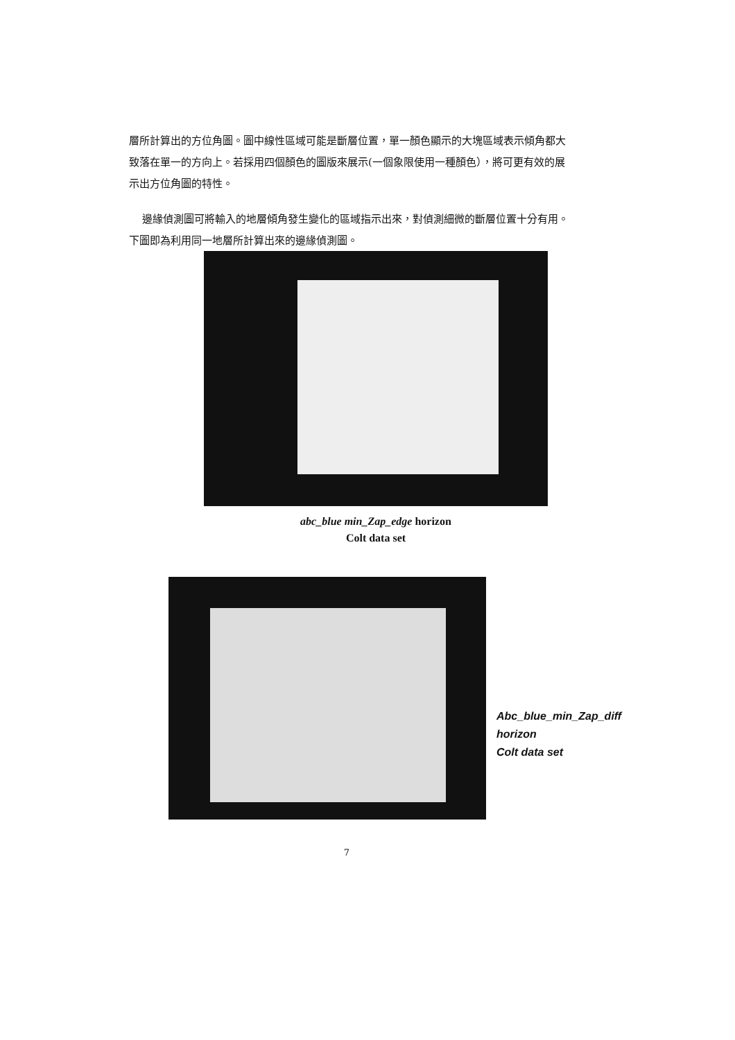層所計算出的方位角圖。圖中線性區域可能是斷層位置，單一顏色顯示的大塊區域表示傾角都大致落在單一的方向上。若採用四個顏色的圖版來展示(一個象限使用一種顏色），將可更有效的展示出方位角圖的特性。
邊緣偵測圖可將輸入的地層傾角發生變化的區域指示出來，對偵測細微的斷層位置十分有用。下圖即為利用同一地層所計算出來的邊緣偵測圖。
abc_blue min_Zap_edge horizon
Colt data set
Abc_blue_min_Zap_diff
horizon
Colt data set
7